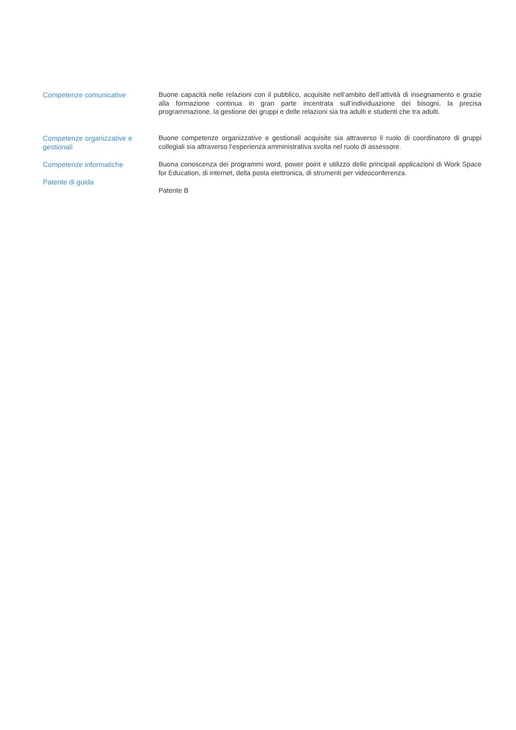Competenze comunicative
Buone capacità nelle relazioni con il pubblico, acquisite nell’ambito dell’attività di insegnamento e grazie alla formazione continua in gran parte incentrata sull’individuazione dei bisogni, la precisa programmazione, la gestione dei gruppi e delle relazioni sia tra adulti e studenti che tra adulti.
Competenze organizzative e gestionali
Buone competenze organizzative e gestionali acquisite sia attraverso il ruolo di coordinatore di gruppi collegiali sia attraverso l’esperienza amministrativa svolta nel ruolo di assessore.
Competenze informatiche
Buona conoscenza dei programmi word, power point e utilizzo delle principali applicazioni di Work Space for Education, di internet, della posta elettronica, di strumenti per videoconferenza.
Patente di guida
Patente B